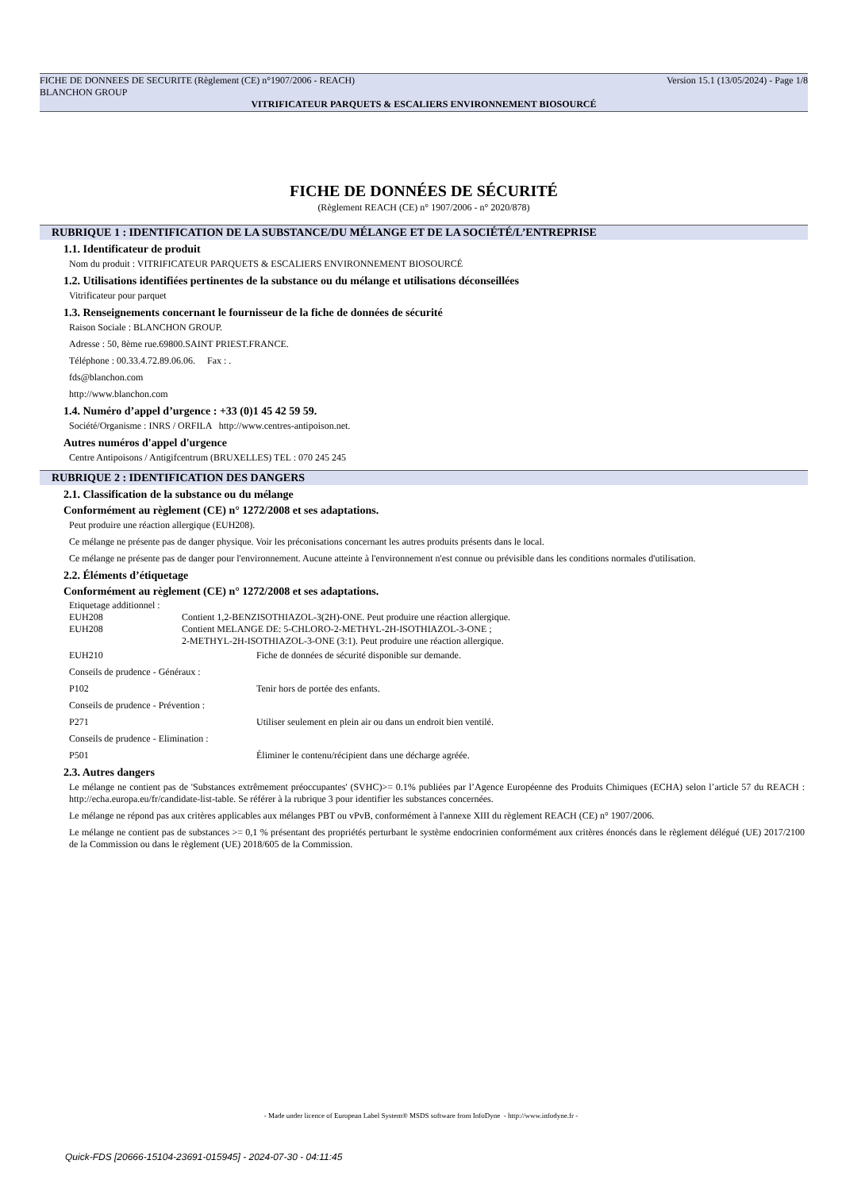FICHE DE DONNEES DE SECURITE (Règlement (CE) n°1907/2006 - REACH) Version 15.1 (13/05/2024) - Page 1/8
BLANCHON GROUP
VITRIFICATEUR PARQUETS & ESCALIERS ENVIRONNEMENT BIOSOURCÉ
FICHE DE DONNÉES DE SÉCURITÉ
(Règlement REACH (CE) n° 1907/2006 - n° 2020/878)
RUBRIQUE 1 : IDENTIFICATION DE LA SUBSTANCE/DU MÉLANGE ET DE LA SOCIÉTÉ/L’ENTREPRISE
1.1. Identificateur de produit
Nom du produit : VITRIFICATEUR PARQUETS & ESCALIERS ENVIRONNEMENT BIOSOURCÉ
1.2. Utilisations identifiées pertinentes de la substance ou du mélange et utilisations déconseillées
Vitrificateur pour parquet
1.3. Renseignements concernant le fournisseur de la fiche de données de sécurité
Raison Sociale : BLANCHON GROUP.
Adresse : 50, 8ème rue.69800.SAINT PRIEST.FRANCE.
Téléphone : 00.33.4.72.89.06.06. Fax : .
fds@blanchon.com
http://www.blanchon.com
1.4. Numéro d’appel d’urgence : +33 (0)1 45 42 59 59.
Société/Organisme : INRS / ORFILA http://www.centres-antipoison.net.
Autres numéros d'appel d'urgence
Centre Antipoisons / Antigifcentrum (BRUXELLES) TEL : 070 245 245
RUBRIQUE 2 : IDENTIFICATION DES DANGERS
2.1. Classification de la substance ou du mélange
Conformément au règlement (CE) n° 1272/2008 et ses adaptations.
Peut produire une réaction allergique (EUH208).
Ce mélange ne présente pas de danger physique. Voir les préconisations concernant les autres produits présents dans le local.
Ce mélange ne présente pas de danger pour l'environnement. Aucune atteinte à l'environnement n'est connue ou prévisible dans les conditions normales d'utilisation.
2.2. Éléments d’étiquetage
Conformément au règlement (CE) n° 1272/2008 et ses adaptations.
Etiquetage additionnel :
EUH208 Contient 1,2-BENZISOTHIAZOL-3(2H)-ONE. Peut produire une réaction allergique.
EUH208 Contient MELANGE DE: 5-CHLORO-2-METHYL-2H-ISOTHIAZOL-3-ONE ;
2-METHYL-2H-ISOTHIAZOL-3-ONE (3:1). Peut produire une réaction allergique.
EUH210 Fiche de données de sécurité disponible sur demande.
Conseils de prudence - Généraux :
P102 Tenir hors de portée des enfants.
Conseils de prudence - Prévention :
P271 Utiliser seulement en plein air ou dans un endroit bien ventilé.
Conseils de prudence - Elimination :
P501 Éliminer le contenu/récipient dans une décharge agréée.
2.3. Autres dangers
Le mélange ne contient pas de 'Substances extrêmement préoccupantes' (SVHC)>= 0.1% publiées par l’Agence Européenne des Produits Chimiques (ECHA) selon l’article 57 du REACH : http://echa.europa.eu/fr/candidate-list-table. Se référer à la rubrique 3 pour identifier les substances concernées.
Le mélange ne répond pas aux critères applicables aux mélanges PBT ou vPvB, conformément à l'annexe XIII du règlement REACH (CE) n° 1907/2006.
Le mélange ne contient pas de substances >= 0,1 % présentant des propriétés perturbant le système endocrinien conformément aux critères énoncés dans le règlement délégué (UE) 2017/2100 de la Commission ou dans le règlement (UE) 2018/605 de la Commission.
- Made under licence of European Label System® MSDS software from InfoDyne - http://www.infodyne.fr -
Quick-FDS [20666-15104-23691-015945] - 2024-07-30 - 04:11:45